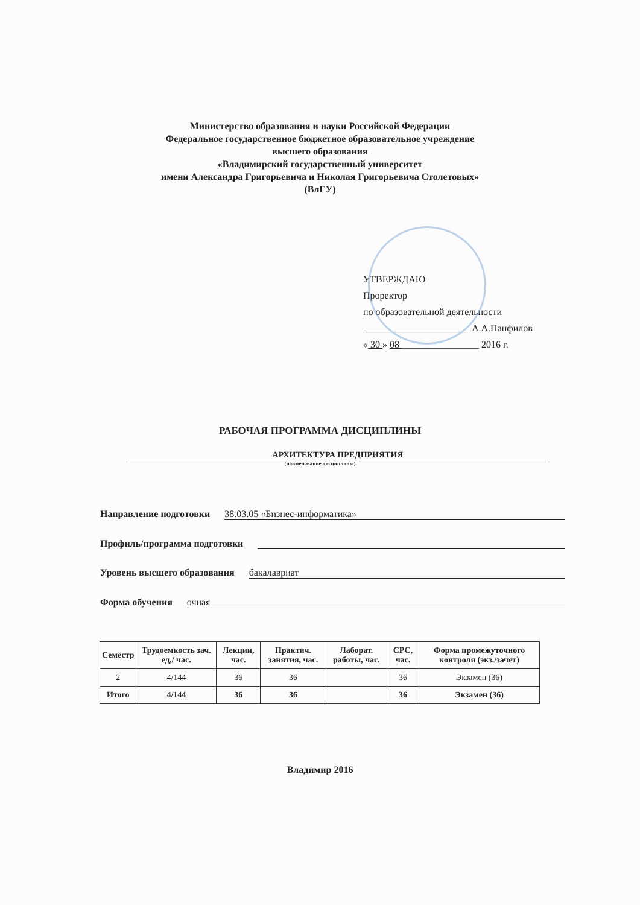Министерство образования и науки Российской Федерации
Федеральное государственное бюджетное образовательное учреждение
высшего образования
«Владимирский государственный университет
имени Александра Григорьевича и Николая Григорьевича Столетовых»
(ВлГУ)
УТВЕРЖДАЮ
Проректор
по образовательной деятельности
______________________ А.А.Панфилов
« 30 » 08 ________________ 2016 г.
РАБОЧАЯ ПРОГРАММА ДИСЦИПЛИНЫ
АРХИТЕКТУРА ПРЕДПРИЯТИЯ
(наименование дисциплины)
Направление подготовки 38.03.05 «Бизнес-информатика»
Профиль/программа подготовки
Уровень высшего образования бакалавриат
Форма обучения очная
| Семестр | Трудоемкость зач. ед,/ час. | Лекции, час. | Практич. занятия, час. | Лаборат. работы, час. | СРС, час. | Форма промежуточного контроля (экз./зачет) |
| --- | --- | --- | --- | --- | --- | --- |
| 2 | 4/144 | 36 | 36 | | 36 | Экзамен (36) |
| Итого | 4/144 | 36 | 36 | | 36 | Экзамен (36) |
Владимир 2016